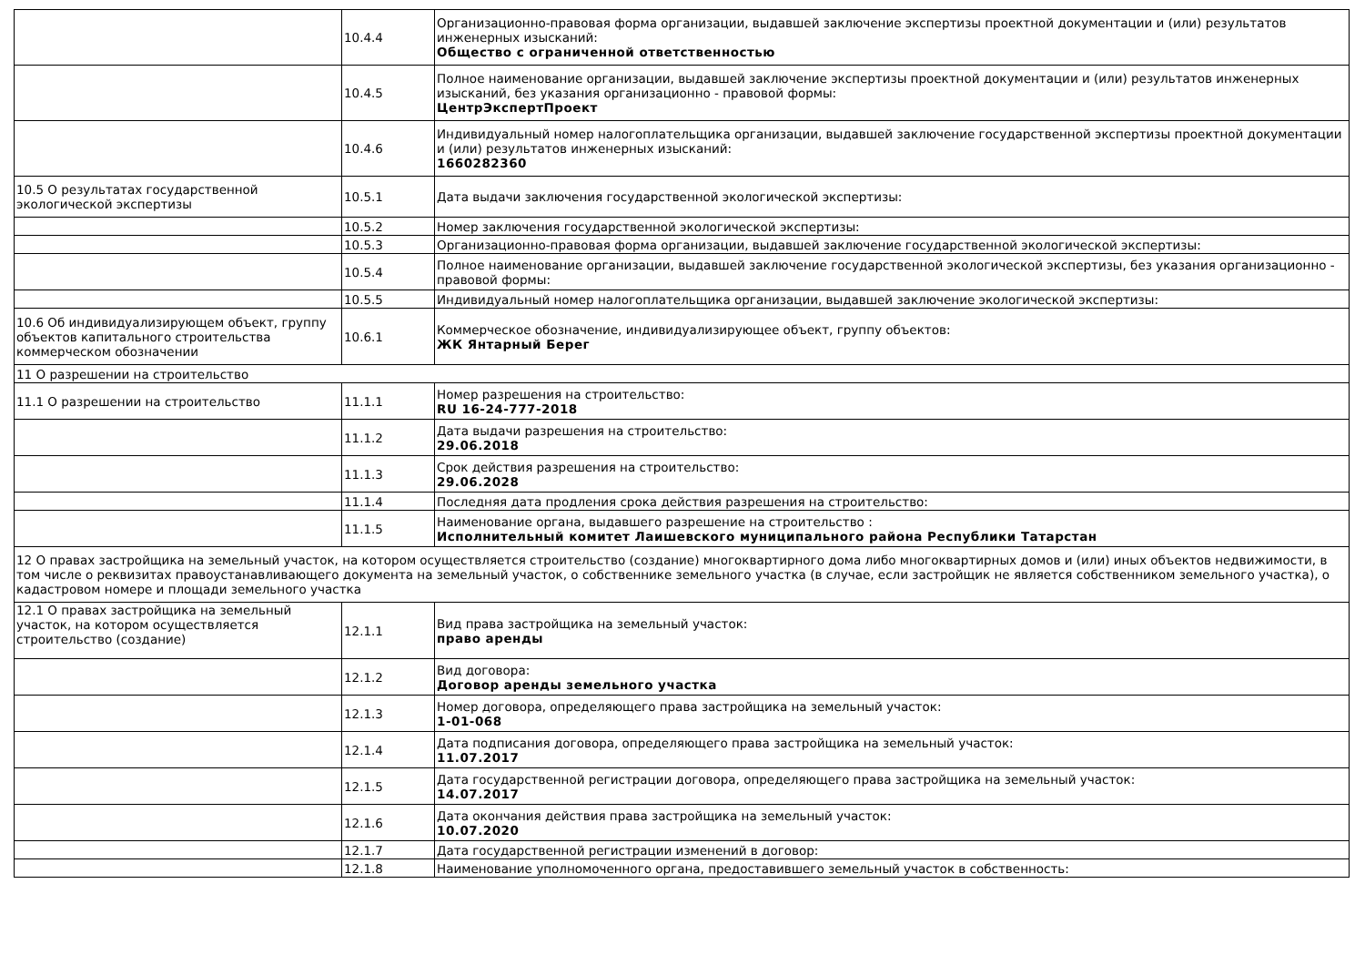| | 10.4.4 | Организационно-правовая форма организации, выдавшей заключение экспертизы проектной документации и (или) результатов инженерных изысканий: Общество с ограниченной ответственностью |
| | 10.4.5 | Полное наименование организации, выдавшей заключение экспертизы проектной документации и (или) результатов инженерных изысканий, без указания организационно - правовой формы: ЦентрЭкспертПроект |
| | 10.4.6 | Индивидуальный номер налогоплательщика организации, выдавшей заключение государственной экспертизы проектной документации и (или) результатов инженерных изысканий: 1660282360 |
| 10.5 О результатах государственной экологической экспертизы | 10.5.1 | Дата выдачи заключения государственной экологической экспертизы: |
| | 10.5.2 | Номер заключения государственной экологической экспертизы: |
| | 10.5.3 | Организационно-правовая форма организации, выдавшей заключение государственной экологической экспертизы: |
| | 10.5.4 | Полное наименование организации, выдавшей заключение государственной экологической экспертизы, без указания организационно - правовой формы: |
| | 10.5.5 | Индивидуальный номер налогоплательщика организации, выдавшей заключение экологической экспертизы: |
| 10.6 Об индивидуализирующем объект, группу объектов капитального строительства коммерческом обозначении | 10.6.1 | Коммерческое обозначение, индивидуализирующее объект, группу объектов: ЖК Янтарный Берег |
| 11 О разрешении на строительство | | |
| 11.1 О разрешении на строительство | 11.1.1 | Номер разрешения на строительство: RU 16-24-777-2018 |
| | 11.1.2 | Дата выдачи разрешения на строительство: 29.06.2018 |
| | 11.1.3 | Срок действия разрешения на строительство: 29.06.2028 |
| | 11.1.4 | Последняя дата продления срока действия разрешения на строительство: |
| | 11.1.5 | Наименование органа, выдавшего разрешение на строительство : Исполнительный комитет Лаишевского муниципального района Республики Татарстан |
| 12 О правах застройщика на земельный участок, на котором осуществляется строительство (создание) многоквартирного дома либо многоквартирных домов и (или) иных объектов недвижимости, в том числе о реквизитах правоустанавливающего документа на земельный участок, о собственнике земельного участка (в случае, если застройщик не является собственником земельного участка), о кадастровом номере и площади земельного участка | | |
| 12.1 О правах застройщика на земельный участок, на котором осуществляется строительство (создание) | 12.1.1 | Вид права застройщика на земельный участок: право аренды |
| | 12.1.2 | Вид договора: Договор аренды земельного участка |
| | 12.1.3 | Номер договора, определяющего права застройщика на земельный участок: 1-01-068 |
| | 12.1.4 | Дата подписания договора, определяющего права застройщика на земельный участок: 11.07.2017 |
| | 12.1.5 | Дата государственной регистрации договора, определяющего права застройщика на земельный участок: 14.07.2017 |
| | 12.1.6 | Дата окончания действия права застройщика на земельный участок: 10.07.2020 |
| | 12.1.7 | Дата государственной регистрации изменений в договор: |
| | 12.1.8 | Наименование уполномоченного органа, предоставившего земельный участок в собственность: |